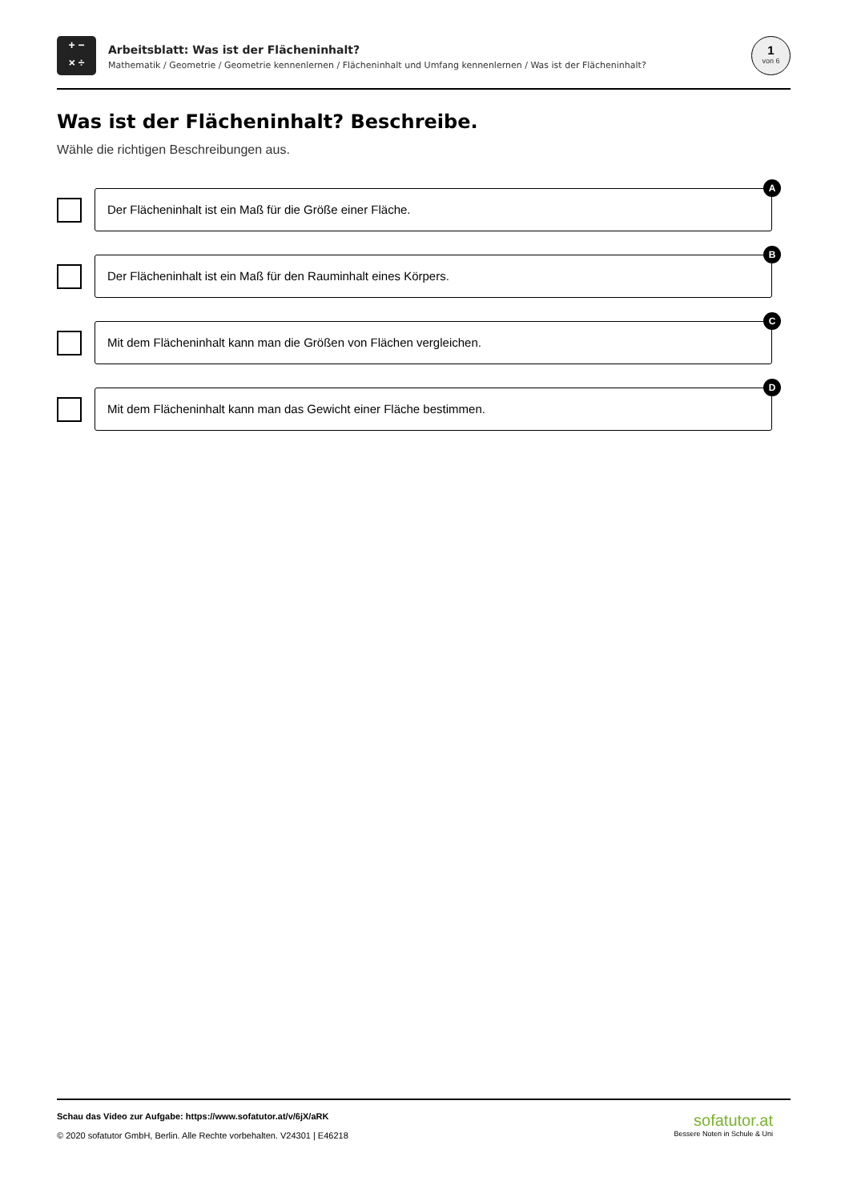+ −
× ÷
Arbeitsblatt: Was ist der Flächeninhalt?
Mathematik / Geometrie / Geometrie kennenlernen / Flächeninhalt und Umfang kennenlernen / Was ist der Flächeninhalt?
1
von 6
Was ist der Flächeninhalt? Beschreibe.
Wähle die richtigen Beschreibungen aus.
Der Flächeninhalt ist ein Maß für die Größe einer Fläche.
A
Der Flächeninhalt ist ein Maß für den Rauminhalt eines Körpers.
B
Mit dem Flächeninhalt kann man die Größen von Flächen vergleichen.
C
Mit dem Flächeninhalt kann man das Gewicht einer Fläche bestimmen.
D
Schau das Video zur Aufgabe: https://www.sofatutor.at/v/6jX/aRK
© 2020 sofatutor GmbH, Berlin. Alle Rechte vorbehalten. V24301 | E46218
sofatutor.at
Bessere Noten in Schule & Uni